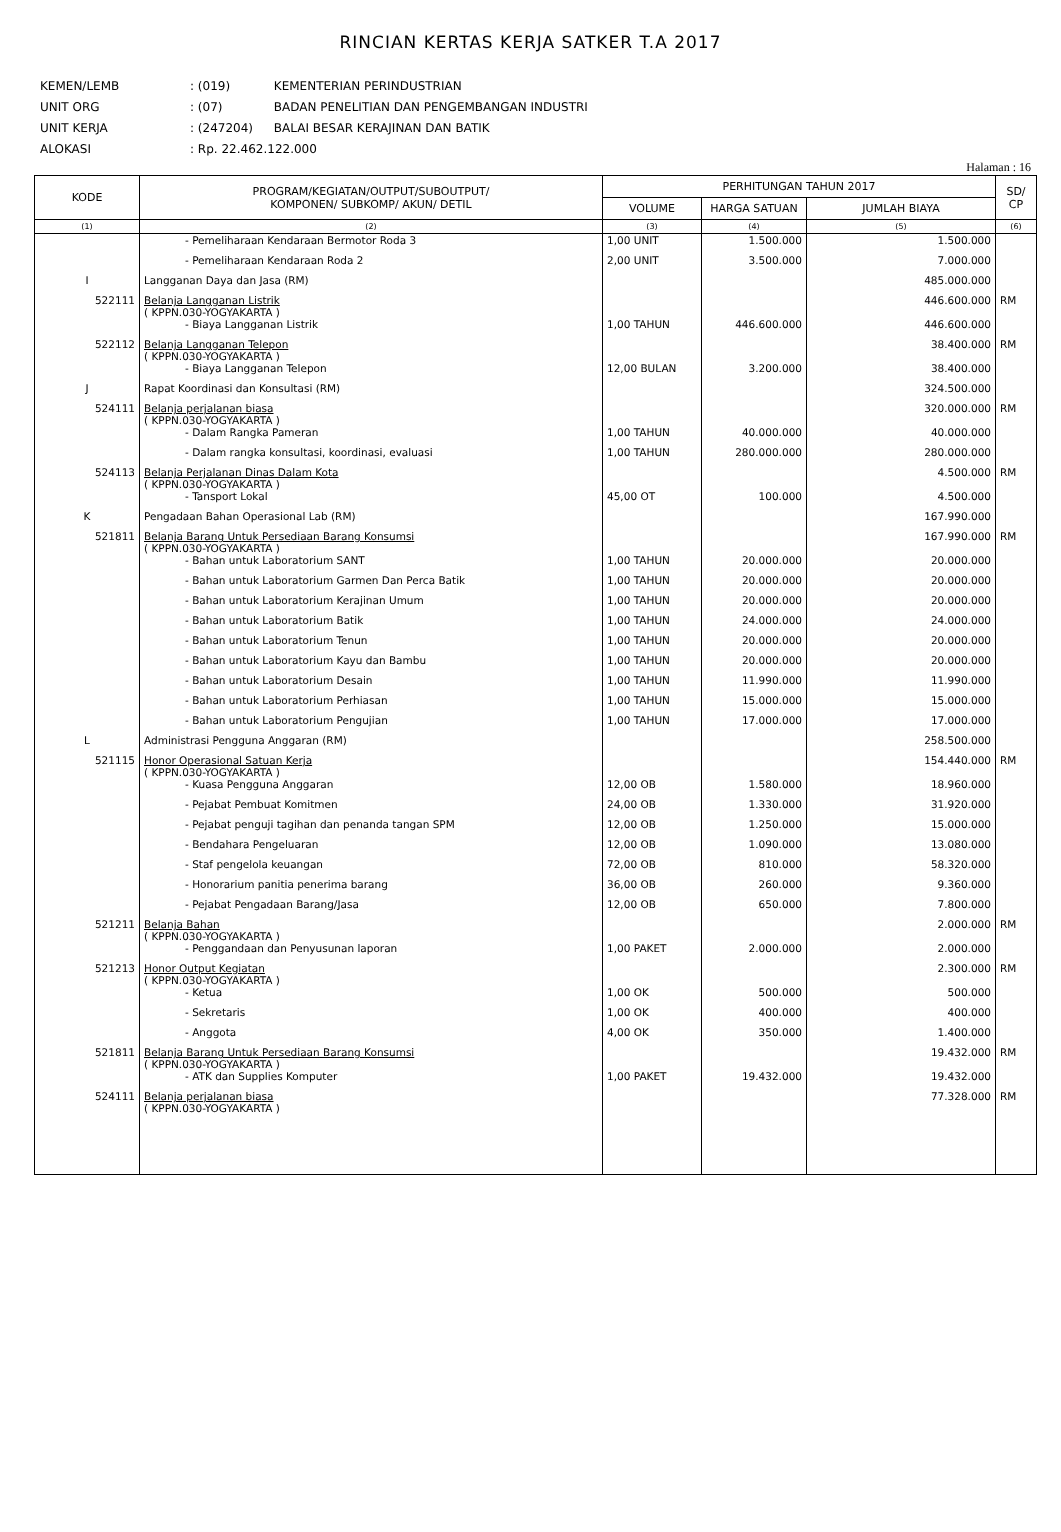RINCIAN KERTAS KERJA SATKER T.A 2017
KEMEN/LEMB: (019) KEMENTERIAN PERINDUSTRIAN
UNIT ORG: (07) BADAN PENELITIAN DAN PENGEMBANGAN INDUSTRI
UNIT KERJA: (247204) BALAI BESAR KERAJINAN DAN BATIK
ALOKASI: Rp. 22.462.122.000
Halaman : 16
| KODE | PROGRAM/KEGIATAN/OUTPUT/SUBOUTPUT/ KOMPONEN/ SUBKOMP/ AKUN/ DETIL | PERHITUNGAN TAHUN 2017 | | | SD/ CP |
| --- | --- | --- | --- | --- | --- |
| | | VOLUME | HARGA SATUAN | JUMLAH BIAYA | |
| (1) | (2) | (3) | (4) | (5) | (6) |
| | - Pemeliharaan Kendaraan Bermotor Roda 3 | 1,00 UNIT | 1.500.000 | 1.500.000 | |
| | - Pemeliharaan Kendaraan Roda 2 | 2,00 UNIT | 3.500.000 | 7.000.000 | |
| I | Langganan Daya dan Jasa (RM) | | | 485.000.000 | |
| 522111 | Belanja Langganan Listrik ( KPPN.030-YOGYAKARTA ) | | | 446.600.000 | RM |
| | - Biaya Langganan Listrik | 1,00 TAHUN | 446.600.000 | 446.600.000 | |
| 522112 | Belanja Langganan Telepon ( KPPN.030-YOGYAKARTA ) | | | 38.400.000 | RM |
| | - Biaya Langganan Telepon | 12,00 BULAN | 3.200.000 | 38.400.000 | |
| J | Rapat Koordinasi dan Konsultasi (RM) | | | 324.500.000 | |
| 524111 | Belanja perjalanan biasa ( KPPN.030-YOGYAKARTA ) | | | 320.000.000 | RM |
| | - Dalam Rangka Pameran | 1,00 TAHUN | 40.000.000 | 40.000.000 | |
| | - Dalam rangka konsultasi, koordinasi, evaluasi | 1,00 TAHUN | 280.000.000 | 280.000.000 | |
| 524113 | Belanja Perjalanan Dinas Dalam Kota ( KPPN.030-YOGYAKARTA ) | | | 4.500.000 | RM |
| | - Tansport Lokal | 45,00 OT | 100.000 | 4.500.000 | |
| K | Pengadaan Bahan Operasional Lab (RM) | | | 167.990.000 | |
| 521811 | Belanja Barang Untuk Persediaan Barang Konsumsi ( KPPN.030-YOGYAKARTA ) | | | 167.990.000 | RM |
| | - Bahan untuk Laboratorium SANT | 1,00 TAHUN | 20.000.000 | 20.000.000 | |
| | - Bahan untuk Laboratorium Garmen Dan Perca Batik | 1,00 TAHUN | 20.000.000 | 20.000.000 | |
| | - Bahan untuk Laboratorium Kerajinan Umum | 1,00 TAHUN | 20.000.000 | 20.000.000 | |
| | - Bahan untuk Laboratorium Batik | 1,00 TAHUN | 24.000.000 | 24.000.000 | |
| | - Bahan untuk Laboratorium Tenun | 1,00 TAHUN | 20.000.000 | 20.000.000 | |
| | - Bahan untuk Laboratorium Kayu dan Bambu | 1,00 TAHUN | 20.000.000 | 20.000.000 | |
| | - Bahan untuk Laboratorium Desain | 1,00 TAHUN | 11.990.000 | 11.990.000 | |
| | - Bahan untuk Laboratorium Perhiasan | 1,00 TAHUN | 15.000.000 | 15.000.000 | |
| | - Bahan untuk Laboratorium Pengujian | 1,00 TAHUN | 17.000.000 | 17.000.000 | |
| L | Administrasi Pengguna Anggaran (RM) | | | 258.500.000 | |
| 521115 | Honor Operasional Satuan Kerja ( KPPN.030-YOGYAKARTA ) | | | 154.440.000 | RM |
| | - Kuasa Pengguna Anggaran | 12,00 OB | 1.580.000 | 18.960.000 | |
| | - Pejabat Pembuat Komitmen | 24,00 OB | 1.330.000 | 31.920.000 | |
| | - Pejabat penguji tagihan dan penanda tangan SPM | 12,00 OB | 1.250.000 | 15.000.000 | |
| | - Bendahara Pengeluaran | 12,00 OB | 1.090.000 | 13.080.000 | |
| | - Staf pengelola keuangan | 72,00 OB | 810.000 | 58.320.000 | |
| | - Honorarium panitia penerima barang | 36,00 OB | 260.000 | 9.360.000 | |
| | - Pejabat Pengadaan Barang/Jasa | 12,00 OB | 650.000 | 7.800.000 | |
| 521211 | Belanja Bahan ( KPPN.030-YOGYAKARTA ) | | | 2.000.000 | RM |
| | - Penggandaan dan Penyusunan laporan | 1,00 PAKET | 2.000.000 | 2.000.000 | |
| 521213 | Honor Output Kegiatan ( KPPN.030-YOGYAKARTA ) | | | 2.300.000 | RM |
| | - Ketua | 1,00 OK | 500.000 | 500.000 | |
| | - Sekretaris | 1,00 OK | 400.000 | 400.000 | |
| | - Anggota | 4,00 OK | 350.000 | 1.400.000 | |
| 521811 | Belanja Barang Untuk Persediaan Barang Konsumsi ( KPPN.030-YOGYAKARTA ) | | | 19.432.000 | RM |
| | - ATK dan Supplies Komputer | 1,00 PAKET | 19.432.000 | 19.432.000 | |
| 524111 | Belanja perjalanan biasa ( KPPN.030-YOGYAKARTA ) | | | 77.328.000 | RM |